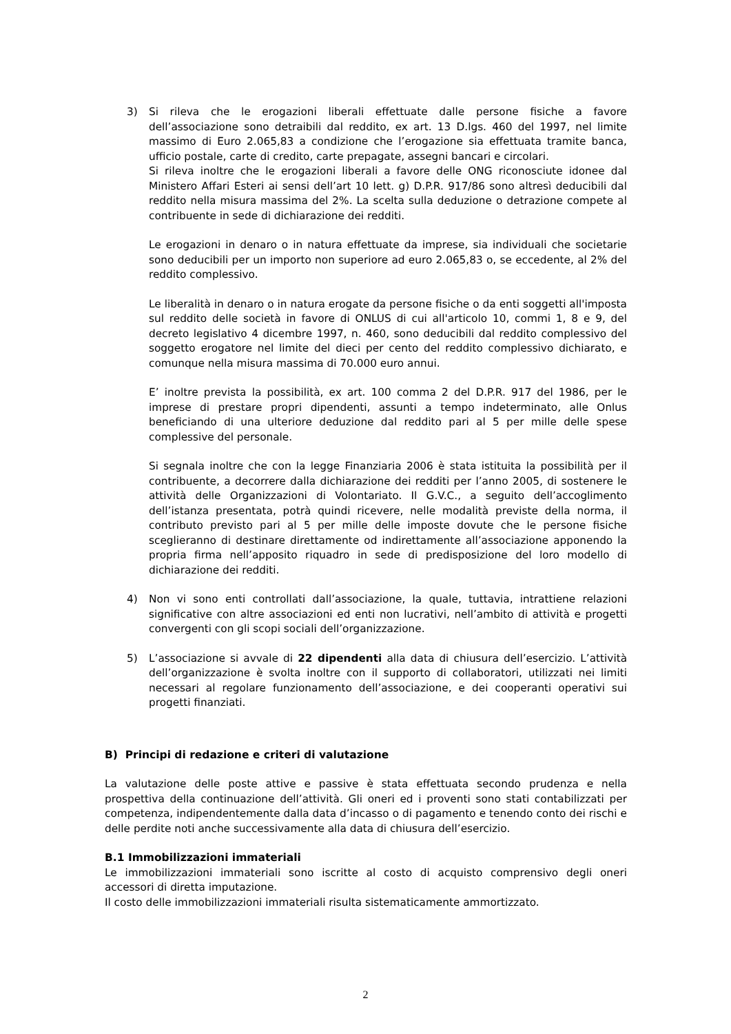3) Si rileva che le erogazioni liberali effettuate dalle persone fisiche a favore dell’associazione sono detraibili dal reddito, ex art. 13 D.lgs. 460 del 1997, nel limite massimo di Euro 2.065,83 a condizione che l’erogazione sia effettuata tramite banca, ufficio postale, carte di credito, carte prepagate, assegni bancari e circolari.
Si rileva inoltre che le erogazioni liberali a favore delle ONG riconosciute idonee dal Ministero Affari Esteri ai sensi dell’art 10 lett. g) D.P.R. 917/86 sono altresì deducibili dal reddito nella misura massima del 2%. La scelta sulla deduzione o detrazione compete al contribuente in sede di dichiarazione dei redditi.
Le erogazioni in denaro o in natura effettuate da imprese, sia individuali che societarie sono deducibili per un importo non superiore ad euro 2.065,83 o, se eccedente, al 2% del reddito complessivo.
Le liberalità in denaro o in natura erogate da persone fisiche o da enti soggetti all'imposta sul reddito delle società in favore di ONLUS di cui all'articolo 10, commi 1, 8 e 9, del decreto legislativo 4 dicembre 1997, n. 460, sono deducibili dal reddito complessivo del soggetto erogatore nel limite del dieci per cento del reddito complessivo dichiarato, e comunque nella misura massima di 70.000 euro annui.
E’ inoltre prevista la possibilità, ex art. 100 comma 2 del D.P.R. 917 del 1986, per le imprese di prestare propri dipendenti, assunti a tempo indeterminato, alle Onlus beneficiando di una ulteriore deduzione dal reddito pari al 5 per mille delle spese complessive del personale.
Si segnala inoltre che con la legge Finanziaria 2006 è stata istituita la possibilità per il contribuente, a decorrere dalla dichiarazione dei redditi per l’anno 2005, di sostenere le attività delle Organizzazioni di Volontariato. Il G.V.C., a seguito dell’accoglimento dell’istanza presentata, potrà quindi ricevere, nelle modalità previste della norma, il contributo previsto pari al 5 per mille delle imposte dovute che le persone fisiche sceglieranno di destinare direttamente od indirettamente all’associazione apponendo la propria firma nell’apposito riquadro in sede di predisposizione del loro modello di dichiarazione dei redditi.
4) Non vi sono enti controllati dall’associazione, la quale, tuttavia, intrattiene relazioni significative con altre associazioni ed enti non lucrativi, nell’ambito di attività e progetti convergenti con gli scopi sociali dell’organizzazione.
5) L’associazione si avvale di 22 dipendenti alla data di chiusura dell’esercizio. L’attività dell’organizzazione è svolta inoltre con il supporto di collaboratori, utilizzati nei limiti necessari al regolare funzionamento dell’associazione, e dei cooperanti operativi sui progetti finanziati.
B) Principi di redazione e criteri di valutazione
La valutazione delle poste attive e passive è stata effettuata secondo prudenza e nella prospettiva della continuazione dell’attività. Gli oneri ed i proventi sono stati contabilizzati per competenza, indipendentemente dalla data d’incasso o di pagamento e tenendo conto dei rischi e delle perdite noti anche successivamente alla data di chiusura dell’esercizio.
B.1 Immobilizzazioni immateriali
Le immobilizzazioni immateriali sono iscritte al costo di acquisto comprensivo degli oneri accessori di diretta imputazione.
Il costo delle immobilizzazioni immateriali risulta sistematicamente ammortizzato.
2